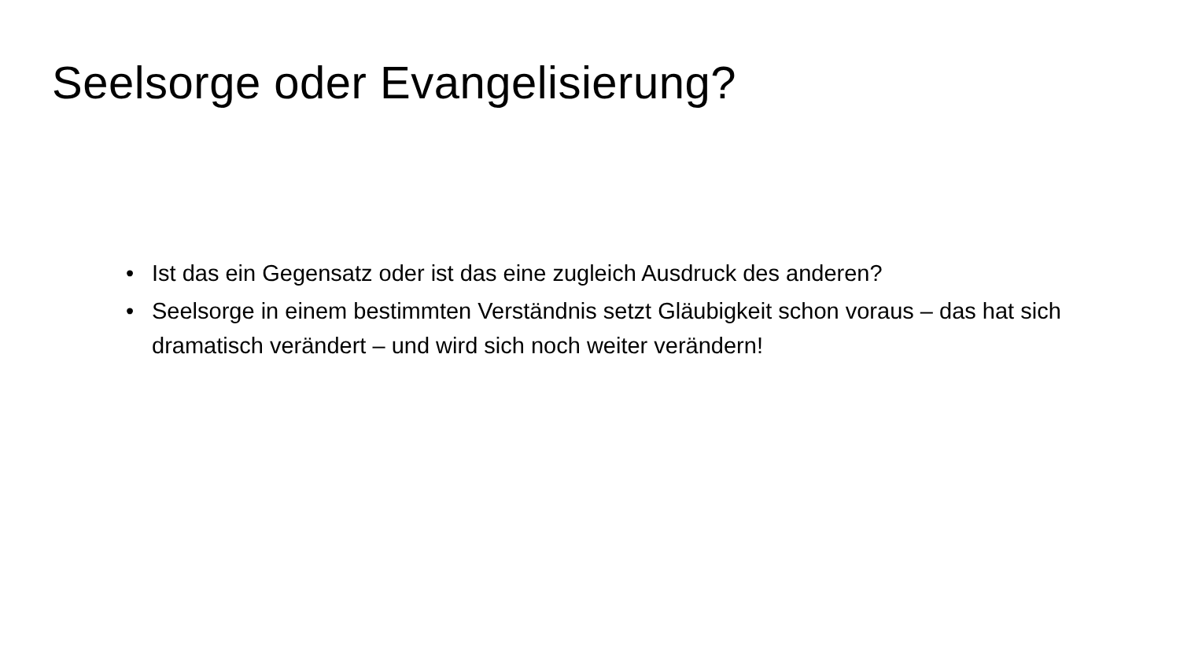Seelsorge oder Evangelisierung?
• Ist das ein Gegensatz oder ist das eine zugleich Ausdruck des anderen?
• Seelsorge in einem bestimmten Verständnis setzt Gläubigkeit schon voraus – das hat sich dramatisch verändert – und wird sich noch weiter verändern!